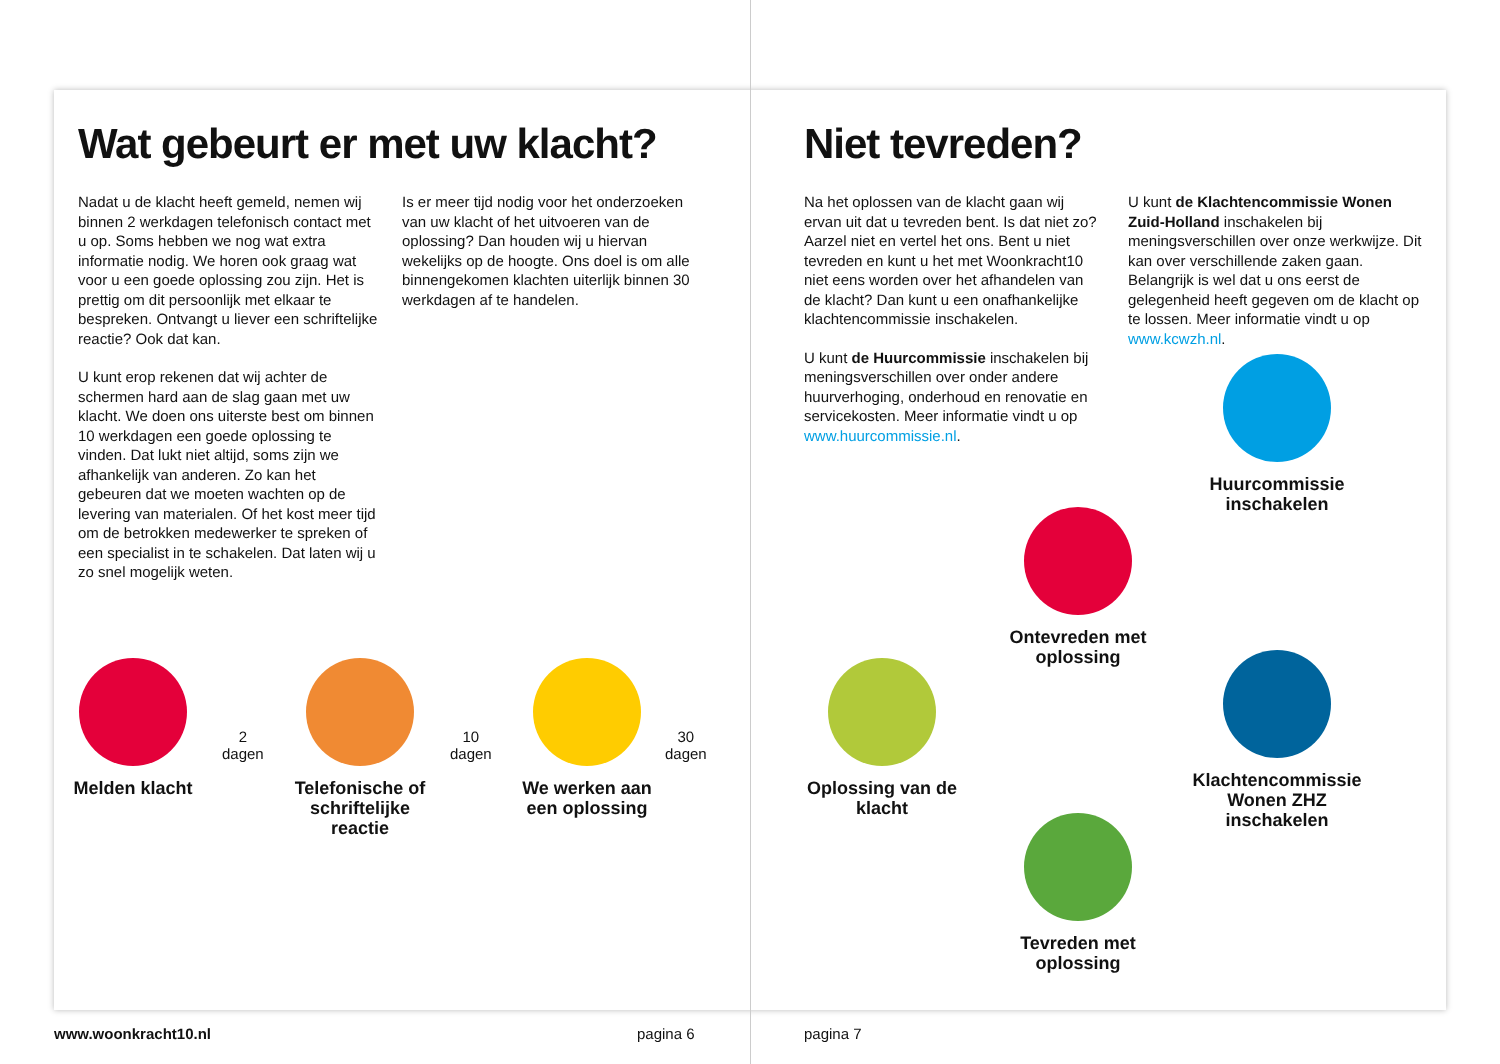Wat gebeurt er met uw klacht?
Nadat u de klacht heeft gemeld, nemen wij binnen 2 werkdagen telefonisch contact met u op. Soms hebben we nog wat extra informatie nodig. We horen ook graag wat voor u een goede oplossing zou zijn. Het is prettig om dit persoonlijk met elkaar te bespreken. Ontvangt u liever een schriftelijke reactie? Ook dat kan.
U kunt erop rekenen dat wij achter de schermen hard aan de slag gaan met uw klacht. We doen ons uiterste best om binnen 10 werkdagen een goede oplossing te vinden. Dat lukt niet altijd, soms zijn we afhankelijk van anderen. Zo kan het gebeuren dat we moeten wachten op de levering van materialen. Of het kost meer tijd om de betrokken medewerker te spreken of een specialist in te schakelen. Dat laten wij u zo snel mogelijk weten.
Is er meer tijd nodig voor het onderzoeken van uw klacht of het uitvoeren van de oplossing? Dan houden wij u hiervan wekelijks op de hoogte. Ons doel is om alle binnengekomen klachten uiterlijk binnen 30 werkdagen af te handelen.
Niet tevreden?
Na het oplossen van de klacht gaan wij ervan uit dat u tevreden bent. Is dat niet zo? Aarzel niet en vertel het ons. Bent u niet tevreden en kunt u het met Woonkracht10 niet eens worden over het afhandelen van de klacht? Dan kunt u een onafhankelijke klachtencommissie inschakelen.
U kunt de Huurcommissie inschakelen bij meningsverschillen over onder andere huurverhoging, onderhoud en renovatie en servicekosten. Meer informatie vindt u op www.huurcommissie.nl.
U kunt de Klachtencommissie Wonen Zuid-Holland inschakelen bij meningsverschillen over onze werkwijze. Dit kan over verschillende zaken gaan. Belangrijk is wel dat u ons eerst de gelegenheid heeft gegeven om de klacht op te lossen. Meer informatie vindt u op www.kcwzh.nl.
Melden klacht
2
dagen
Telefonische of schriftelijke reactie
10
dagen
We werken aan een oplossing
30
dagen
Oplossing van de klacht
Ontevreden met oplossing
Tevreden met oplossing
Huurcommissie inschakelen
Klachtencommissie Wonen ZHZ inschakelen
www.woonkracht10.nl pagina 6 pagina 7